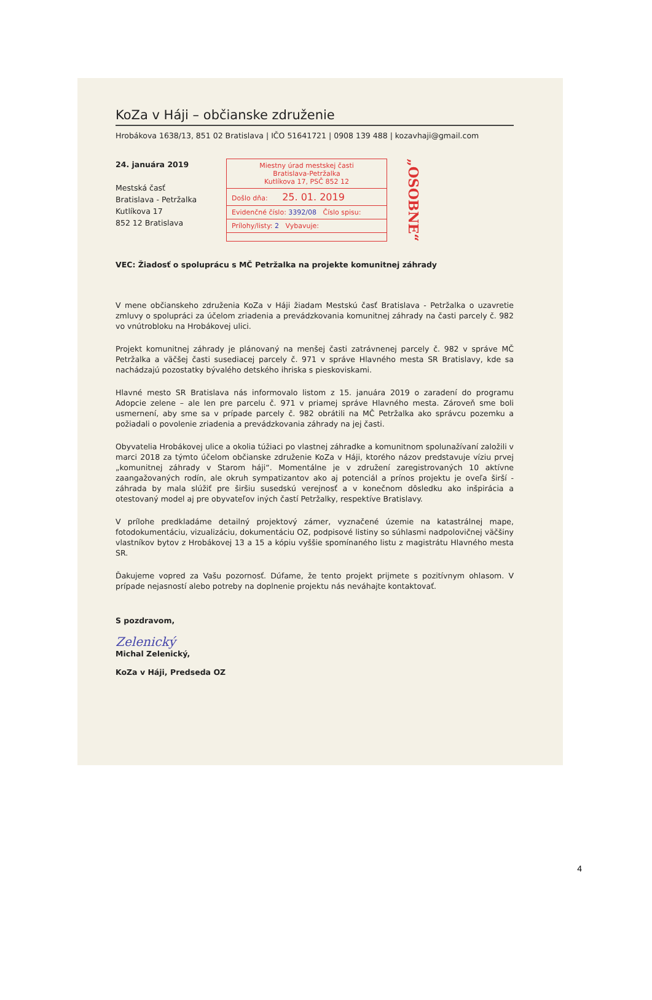KoZa v Háji – občianske združenie
Hrobákova 1638/13, 851 02 Bratislava | IČO 51641721 | 0908 139 488 | kozavhaji@gmail.com
24. januára 2019
Mestská časť
Bratislava - Petržalka
Kutlíkova 17
852 12 Bratislava
Miestny úrad mestskej časti
Bratislava-Petržalka
Kutlíkova 17, PSČ 852 12
Došlo dňa: 25. 01. 2019
Evidenčné číslo: 3392/08 Číslo spisu:
Prílohy/listy: 2 Vybavuje:
„OSOBNE“
VEC: Žiadosť o spoluprácu s MČ Petržalka na projekte komunitnej záhrady
V mene občianskeho združenia KoZa v Háji žiadam Mestskú časť Bratislava - Petržalka o uzavretie zmluvy o spolupráci za účelom zriadenia a prevádzkovania komunitnej záhrady na časti parcely č. 982 vo vnútrobloku na Hrobákovej ulici.
Projekt komunitnej záhrady je plánovaný na menšej časti zatrávnenej parcely č. 982 v správe MČ Petržalka a väčšej časti susediacej parcely č. 971 v správe Hlavného mesta SR Bratislavy, kde sa nachádzajú pozostatky bývalého detského ihriska s pieskoviskami.
Hlavné mesto SR Bratislava nás informovalo listom z 15. januára 2019 o zaradení do programu Adopcie zelene – ale len pre parcelu č. 971 v priamej správe Hlavného mesta. Zároveň sme boli usmernení, aby sme sa v prípade parcely č. 982 obrátili na MČ Petržalka ako správcu pozemku a požiadali o povolenie zriadenia a prevádzkovania záhrady na jej časti.
Obyvatelia Hrobákovej ulice a okolia túžiaci po vlastnej záhradke a komunitnom spolunažívaní založili v marci 2018 za týmto účelom občianske združenie KoZa v Háji, ktorého názov predstavuje víziu prvej „komunitnej záhrady v Starom háji“. Momentálne je v združení zaregistrovaných 10 aktívne zaangažovaných rodín, ale okruh sympatizantov ako aj potenciál a prínos projektu je oveľa širší - záhrada by mala slúžiť pre širšiu susedskú verejnosť a v konečnom dôsledku ako inšpirácia a otestovaný model aj pre obyvateľov iných častí Petržalky, respektíve Bratislavy.
V prílohe predkladáme detailný projektový zámer, vyznačené územie na katastrálnej mape, fotodokumentáciu, vizualizáciu, dokumentáciu OZ, podpisové listiny so súhlasmi nadpolovičnej väčšiny vlastníkov bytov z Hrobákovej 13 a 15 a kópiu vyššie spomínaného listu z magistrátu Hlavného mesta SR.
Ďakujeme vopred za Vašu pozornosť. Dúfame, že tento projekt prijmete s pozitívnym ohlasom. V prípade nejasností alebo potreby na doplnenie projektu nás neváhajte kontaktovať.
S pozdravom,
Zelenický
Michal Zelenický,
KoZa v Háji, Predseda OZ
4